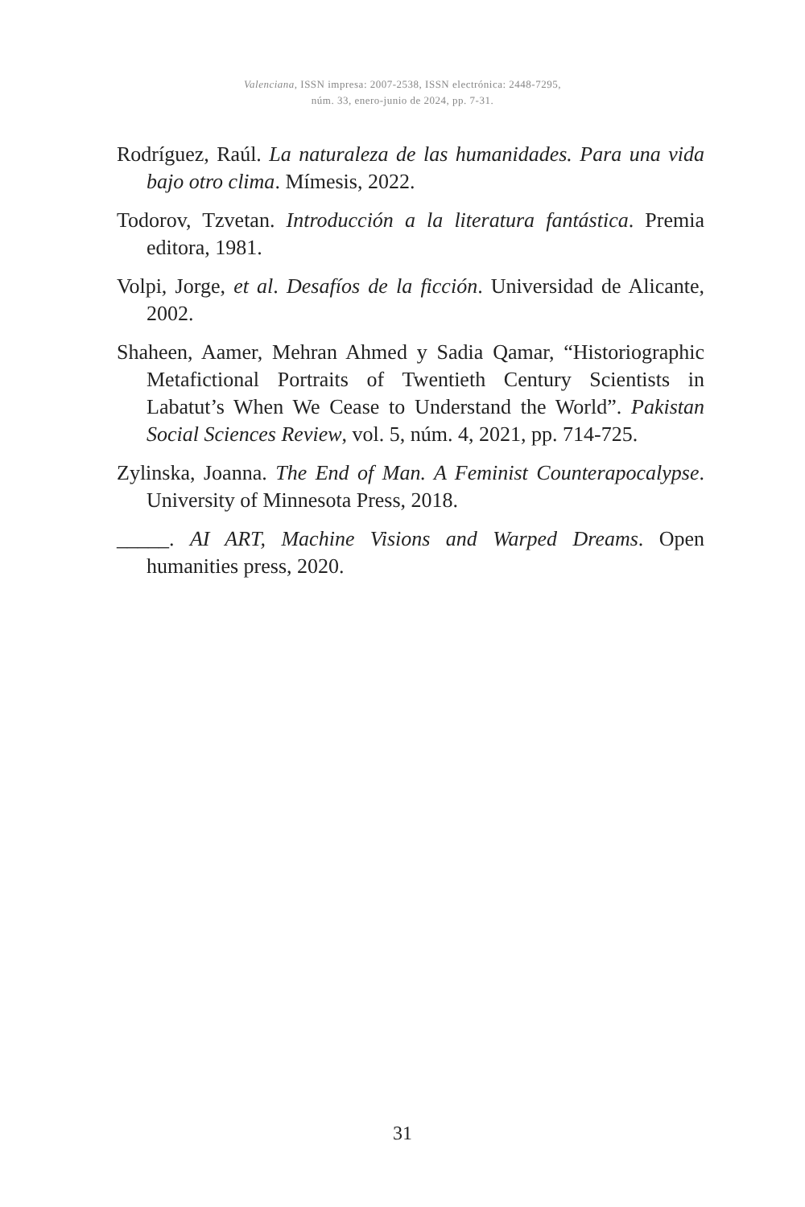Valenciana, ISSN impresa: 2007-2538, ISSN electrónica: 2448-7295,
núm. 33, enero-junio de 2024, pp. 7-31.
Rodríguez, Raúl. La naturaleza de las humanidades. Para una vida bajo otro clima. Mímesis, 2022.
Todorov, Tzvetan. Introducción a la literatura fantástica. Premia editora, 1981.
Volpi, Jorge, et al. Desafíos de la ficción. Universidad de Alicante, 2002.
Shaheen, Aamer, Mehran Ahmed y Sadia Qamar, “Historiographic Metafictional Portraits of Twentieth Century Scientists in Labatut’s When We Cease to Understand the World”. Pakistan Social Sciences Review, vol. 5, núm. 4, 2021, pp. 714-725.
Zylinska, Joanna. The End of Man. A Feminist Counterapocalypse. University of Minnesota Press, 2018.
_____. AI ART, Machine Visions and Warped Dreams. Open humanities press, 2020.
31